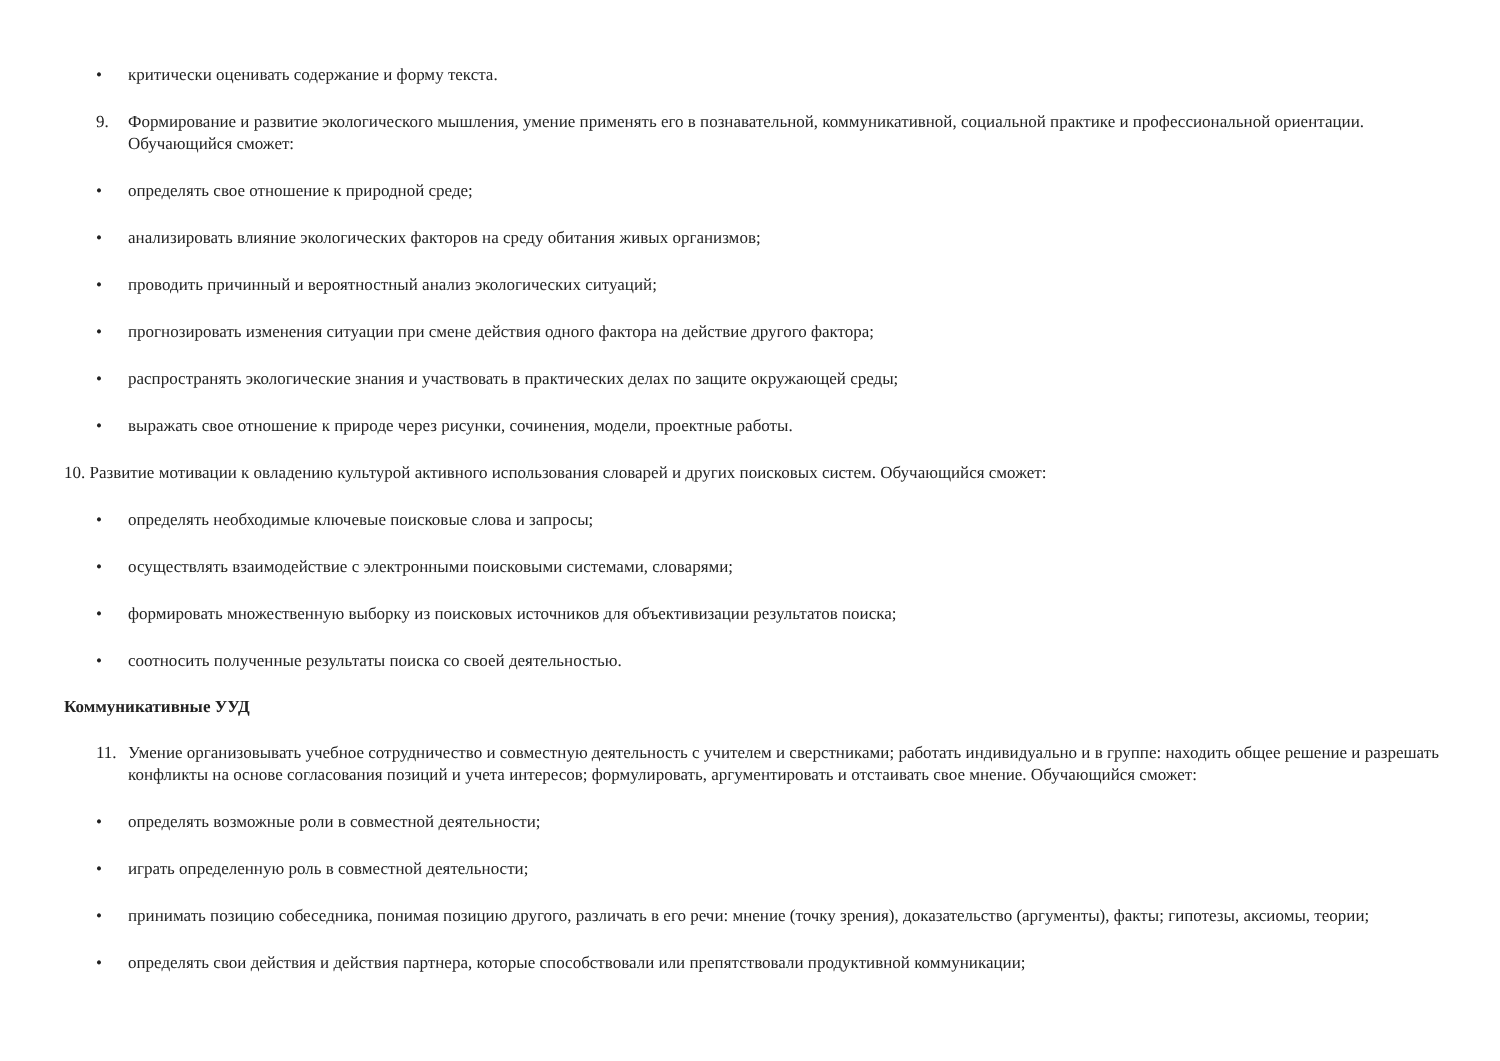• критически оценивать содержание и форму текста.
9. Формирование и развитие экологического мышления, умение применять его в познавательной, коммуникативной, социальной практике и профессиональной ориентации. Обучающийся сможет:
• определять свое отношение к природной среде;
• анализировать влияние экологических факторов на среду обитания живых организмов;
• проводить причинный и вероятностный анализ экологических ситуаций;
• прогнозировать изменения ситуации при смене действия одного фактора на действие другого фактора;
• распространять экологические знания и участвовать в практических делах по защите окружающей среды;
• выражать свое отношение к природе через рисунки, сочинения, модели, проектные работы.
10. Развитие мотивации к овладению культурой активного использования словарей и других поисковых систем. Обучающийся сможет:
• определять необходимые ключевые поисковые слова и запросы;
• осуществлять взаимодействие с электронными поисковыми системами, словарями;
• формировать множественную выборку из поисковых источников для объективизации результатов поиска;
• соотносить полученные результаты поиска со своей деятельностью.
Коммуникативные УУД
11. Умение организовывать учебное сотрудничество и совместную деятельность с учителем и сверстниками; работать индивидуально и в группе: находить общее решение и разрешать конфликты на основе согласования позиций и учета интересов; формулировать, аргументировать и отстаивать свое мнение. Обучающийся сможет:
• определять возможные роли в совместной деятельности;
• играть определенную роль в совместной деятельности;
• принимать позицию собеседника, понимая позицию другого, различать в его речи: мнение (точку зрения), доказательство (аргументы), факты; гипотезы, аксиомы, теории;
• определять свои действия и действия партнера, которые способствовали или препятствовали продуктивной коммуникации;